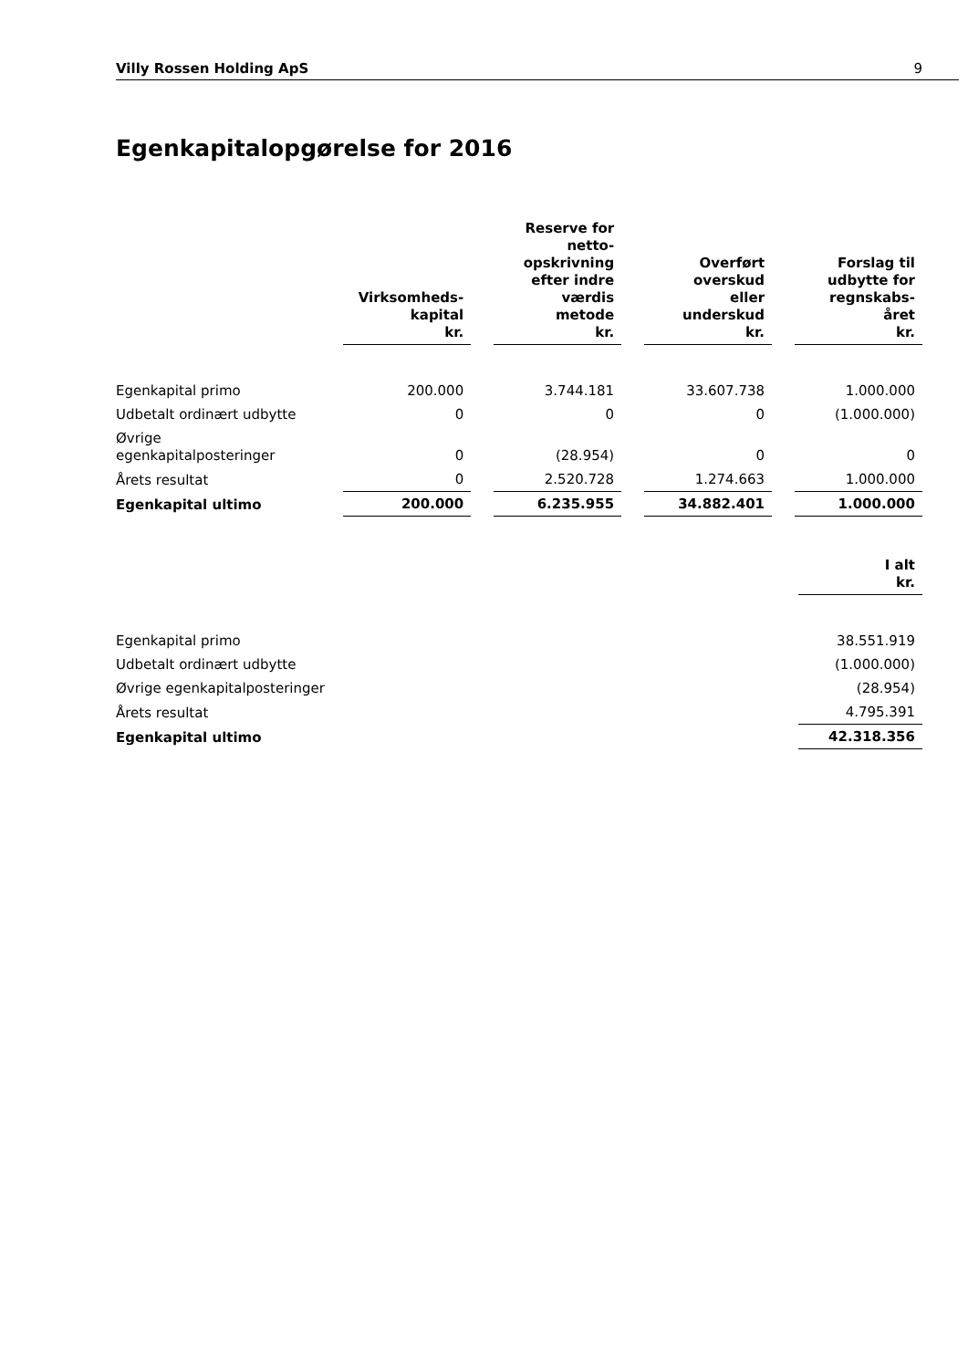Villy Rossen Holding ApS 9
Egenkapitalopgørelse for 2016
| | Virksomheds- kapital kr. | Reserve for netto- opskrivning efter indre værdis metode kr. | Overført overskud eller underskud kr. | Forslag til udbytte for regnskabs- året kr. |
| --- | --- | --- | --- | --- |
| Egenkapital primo | 200.000 | 3.744.181 | 33.607.738 | 1.000.000 |
| Udbetalt ordinært udbytte | 0 | 0 | 0 | (1.000.000) |
| Øvrige egenkapitalposteringer | 0 | (28.954) | 0 | 0 |
| Årets resultat | 0 | 2.520.728 | 1.274.663 | 1.000.000 |
| Egenkapital ultimo | 200.000 | 6.235.955 | 34.882.401 | 1.000.000 |
| | I alt kr. |
| --- | --- |
| Egenkapital primo | 38.551.919 |
| Udbetalt ordinært udbytte | (1.000.000) |
| Øvrige egenkapitalposteringer | (28.954) |
| Årets resultat | 4.795.391 |
| Egenkapital ultimo | 42.318.356 |